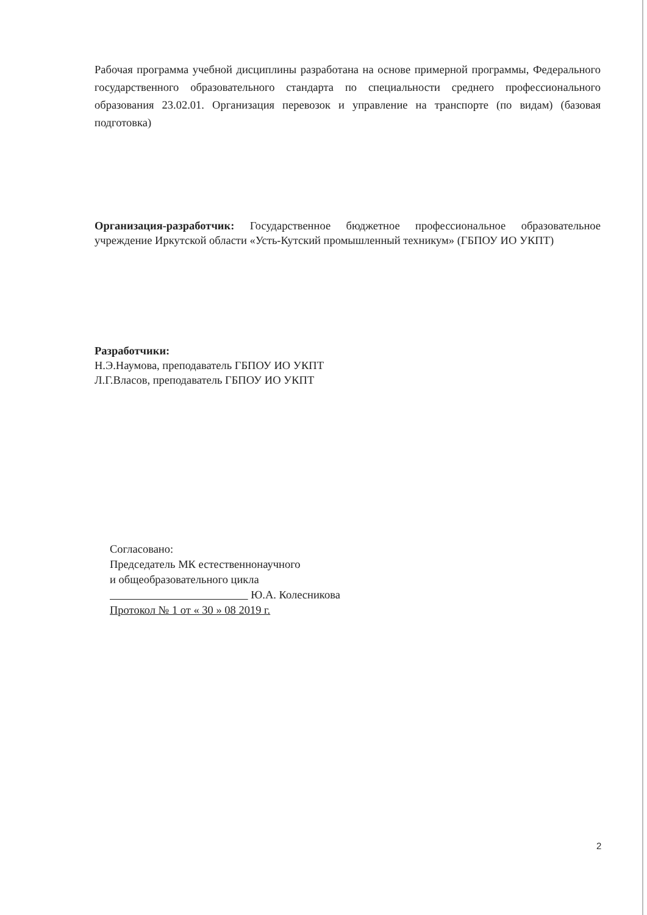Рабочая программа учебной дисциплины разработана на основе примерной программы, Федерального государственного образовательного стандарта по специальности среднего профессионального образования 23.02.01. Организация перевозок и управление на транспорте (по видам) (базовая подготовка)
Организация-разработчик: Государственное бюджетное профессиональное образовательное учреждение Иркутской области «Усть-Кутский промышленный техникум» (ГБПОУ ИО УКПТ)
Разработчики:
Н.Э.Наумова, преподаватель ГБПОУ ИО УКПТ
Л.Г.Власов, преподаватель ГБПОУ ИО УКПТ
Согласовано:
Председатель МК естественнонаучного
и общеобразовательного цикла
Ю.А. Колесникова
Протокол № 1 от « 30 » 08 2019 г.
2